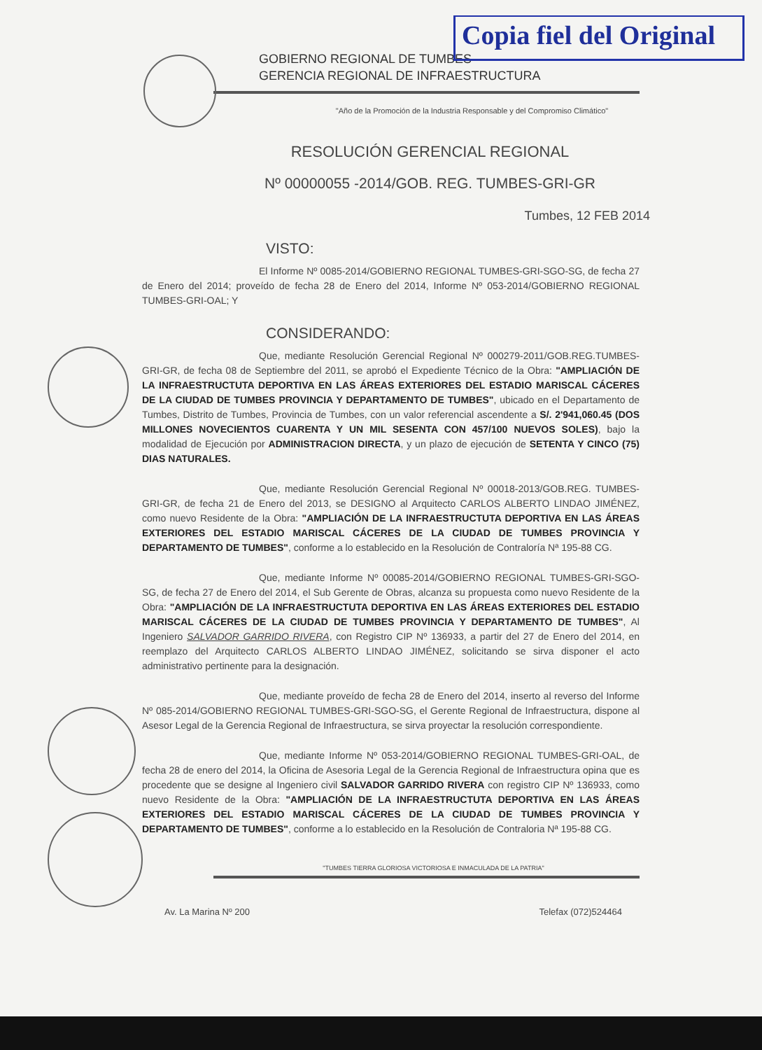Copia fiel del Original
GOBIERNO REGIONAL DE TUMBES
GERENCIA REGIONAL DE INFRAESTRUCTURA
"Año de la Promoción de la Industria Responsable y del Compromiso Climático"
RESOLUCIÓN GERENCIAL REGIONAL
Nº 00000055 -2014/GOB. REG. TUMBES-GRI-GR
Tumbes, 12 FEB 2014
VISTO:
El Informe Nº 0085-2014/GOBIERNO REGIONAL TUMBES-GRI-SGO-SG, de fecha 27 de Enero del 2014; proveído de fecha 28 de Enero del 2014, Informe Nº 053-2014/GOBIERNO REGIONAL TUMBES-GRI-OAL; Y
CONSIDERANDO:
Que, mediante Resolución Gerencial Regional Nº 000279-2011/GOB.REG.TUMBES-GRI-GR, de fecha 08 de Septiembre del 2011, se aprobó el Expediente Técnico de la Obra: "AMPLIACIÓN DE LA INFRAESTRUCTUTA DEPORTIVA EN LAS ÁREAS EXTERIORES DEL ESTADIO MARISCAL CÁCERES DE LA CIUDAD DE TUMBES PROVINCIA Y DEPARTAMENTO DE TUMBES", ubicado en el Departamento de Tumbes, Distrito de Tumbes, Provincia de Tumbes, con un valor referencial ascendente a S/. 2'941,060.45 (DOS MILLONES NOVECIENTOS CUARENTA Y UN MIL SESENTA CON 457/100 NUEVOS SOLES), bajo la modalidad de Ejecución por ADMINISTRACION DIRECTA, y un plazo de ejecución de SETENTA Y CINCO (75) DIAS NATURALES.
Que, mediante Resolución Gerencial Regional Nº 00018-2013/GOB.REG. TUMBES-GRI-GR, de fecha 21 de Enero del 2013, se DESIGNO al Arquitecto CARLOS ALBERTO LINDAO JIMÉNEZ, como nuevo Residente de la Obra: "AMPLIACIÓN DE LA INFRAESTRUCTUTA DEPORTIVA EN LAS ÁREAS EXTERIORES DEL ESTADIO MARISCAL CÁCERES DE LA CIUDAD DE TUMBES PROVINCIA Y DEPARTAMENTO DE TUMBES", conforme a lo establecido en la Resolución de Contraloría Nª 195-88 CG.
Que, mediante Informe Nº 00085-2014/GOBIERNO REGIONAL TUMBES-GRI-SGO-SG, de fecha 27 de Enero del 2014, el Sub Gerente de Obras, alcanza su propuesta como nuevo Residente de la Obra: "AMPLIACIÓN DE LA INFRAESTRUCTUTA DEPORTIVA EN LAS ÁREAS EXTERIORES DEL ESTADIO MARISCAL CÁCERES DE LA CIUDAD DE TUMBES PROVINCIA Y DEPARTAMENTO DE TUMBES", Al Ingeniero SALVADOR GARRIDO RIVERA, con Registro CIP Nº 136933, a partir del 27 de Enero del 2014, en reemplazo del Arquitecto CARLOS ALBERTO LINDAO JIMÉNEZ, solicitando se sirva disponer el acto administrativo pertinente para la designación.
Que, mediante proveído de fecha 28 de Enero del 2014, inserto al reverso del Informe Nº 085-2014/GOBIERNO REGIONAL TUMBES-GRI-SGO-SG, el Gerente Regional de Infraestructura, dispone al Asesor Legal de la Gerencia Regional de Infraestructura, se sirva proyectar la resolución correspondiente.
Que, mediante Informe Nº 053-2014/GOBIERNO REGIONAL TUMBES-GRI-OAL, de fecha 28 de enero del 2014, la Oficina de Asesoria Legal de la Gerencia Regional de Infraestructura opina que es procedente que se designe al Ingeniero civil SALVADOR GARRIDO RIVERA con registro CIP Nº 136933, como nuevo Residente de la Obra: "AMPLIACIÓN DE LA INFRAESTRUCTUTA DEPORTIVA EN LAS ÁREAS EXTERIORES DEL ESTADIO MARISCAL CÁCERES DE LA CIUDAD DE TUMBES PROVINCIA Y DEPARTAMENTO DE TUMBES", conforme a lo establecido en la Resolución de Contraloria Nª 195-88 CG.
"TUMBES TIERRA GLORIOSA VICTORIOSA E INMACULADA DE LA PATRIA"
Av. La Marina Nº 200 Telefax (072)524464